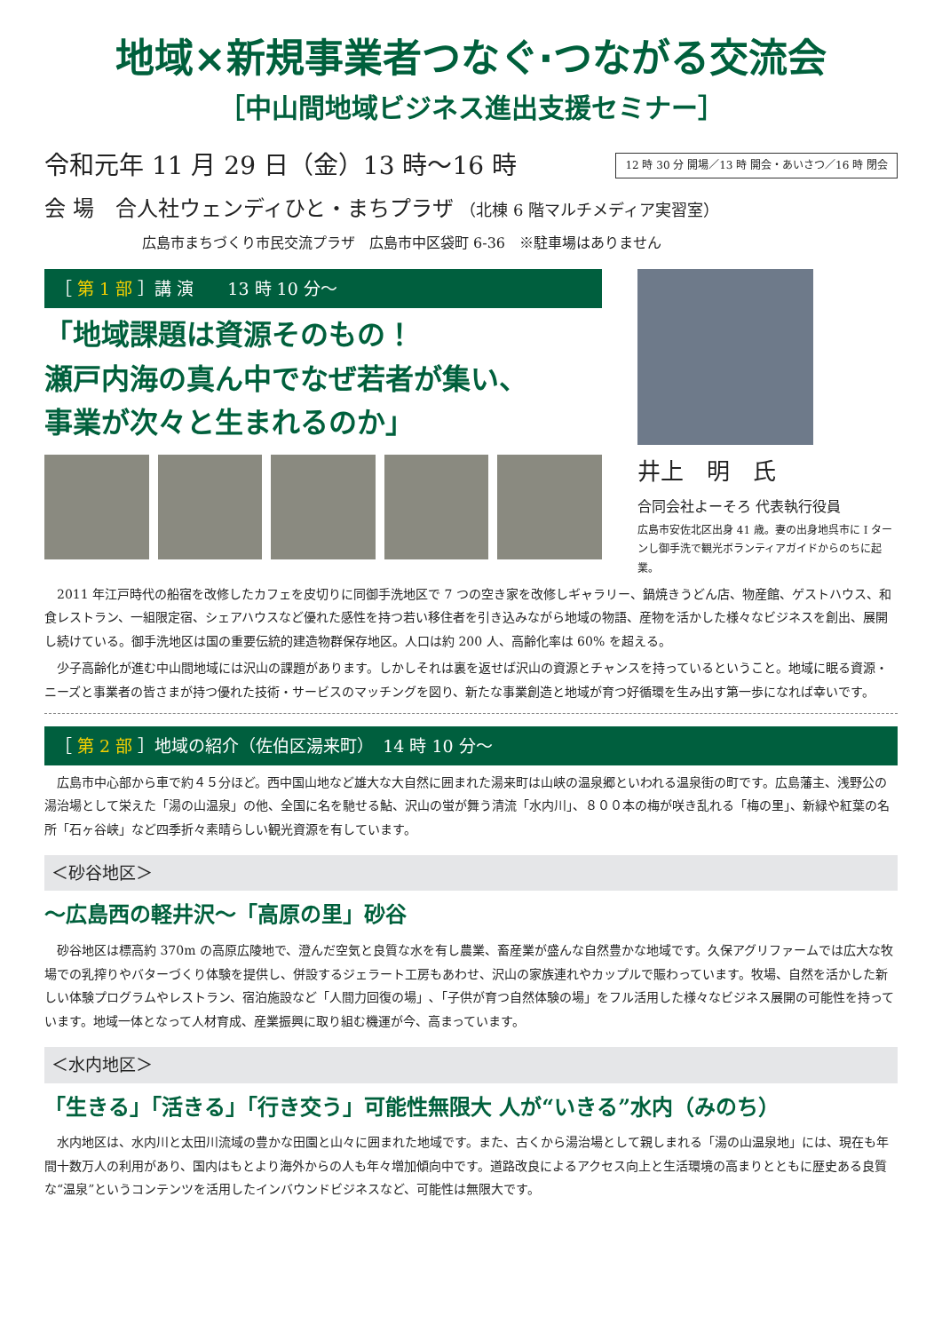地域×新規事業者つなぐ·つながる交流会
［中山間地域ビジネス進出支援セミナー］
令和元年 11 月 29 日（金）13 時～16 時 12 時 30 分 開場／13 時 開会・あいさつ／16 時 閉会
会 場　合人社ウェンディひと・まちプラザ （北棟 6 階マルチメディア実習室）
広島市まちづくり市民交流プラザ　広島市中区袋町 6-36　※駐車場はありません
［ 第 1 部 ］講 演　　13 時 10 分～
「地域課題は資源そのもの！
瀬戸内海の真ん中でなぜ若者が集い、
事業が次々と生まれるのか」
井上　明　氏
合同会社よーそろ 代表執行役員
広島市安佐北区出身 41 歳。妻の出身地呉市に I ターンし御手洗で観光ボランティアガイドからのちに起業。
2011 年江戸時代の船宿を改修したカフェを皮切りに同御手洗地区で 7 つの空き家を改修しギャラリー、鍋焼きうどん店、物産館、ゲストハウス、和食レストラン、一組限定宿、シェアハウスなど優れた感性を持つ若い移住者を引き込みながら地域の物語、産物を活かした様々なビジネスを創出、展開し続けている。御手洗地区は国の重要伝統的建造物群保存地区。人口は約 200 人、高齢化率は 60% を超える。
少子高齢化が進む中山間地域には沢山の課題があります。しかしそれは裏を返せば沢山の資源とチャンスを持っているということ。地域に眠る資源・ニーズと事業者の皆さまが持つ優れた技術・サービスのマッチングを図り、新たな事業創造と地域が育つ好循環を生み出す第一歩になれば幸いです。
［ 第 2 部 ］地域の紹介（佐伯区湯来町）　14 時 10 分～
広島市中心部から車で約４５分ほど。西中国山地など雄大な大自然に囲まれた湯来町は山峡の温泉郷といわれる温泉街の町です。広島藩主、浅野公の湯治場として栄えた「湯の山温泉」の他、全国に名を馳せる鮎、沢山の蛍が舞う清流「水内川」、８００本の梅が咲き乱れる「梅の里」、新緑や紅葉の名所「石ヶ谷峡」など四季折々素晴らしい観光資源を有しています。
＜砂谷地区＞
～広島西の軽井沢～「高原の里」砂谷
砂谷地区は標高約 370m の高原広陵地で、澄んだ空気と良質な水を有し農業、畜産業が盛んな自然豊かな地域です。久保アグリファームでは広大な牧場での乳搾りやバターづくり体験を提供し、併設するジェラート工房もあわせ、沢山の家族連れやカップルで賑わっています。牧場、自然を活かした新しい体験プログラムやレストラン、宿泊施設など「人間力回復の場」､「子供が育つ自然体験の場」をフル活用した様々なビジネス展開の可能性を持っています。地域一体となって人材育成、産業振興に取り組む機運が今、高まっています。
＜水内地区＞
「生きる」｢活きる｣「行き交う」可能性無限大 人が“いきる”水内（みのち）
水内地区は、水内川と太田川流域の豊かな田園と山々に囲まれた地域です。また、古くから湯治場として親しまれる「湯の山温泉地」には、現在も年間十数万人の利用があり、国内はもとより海外からの人も年々増加傾向中です。道路改良によるアクセス向上と生活環境の高まりとともに歴史ある良質な“温泉”というコンテンツを活用したインバウンドビジネスなど、可能性は無限大です。